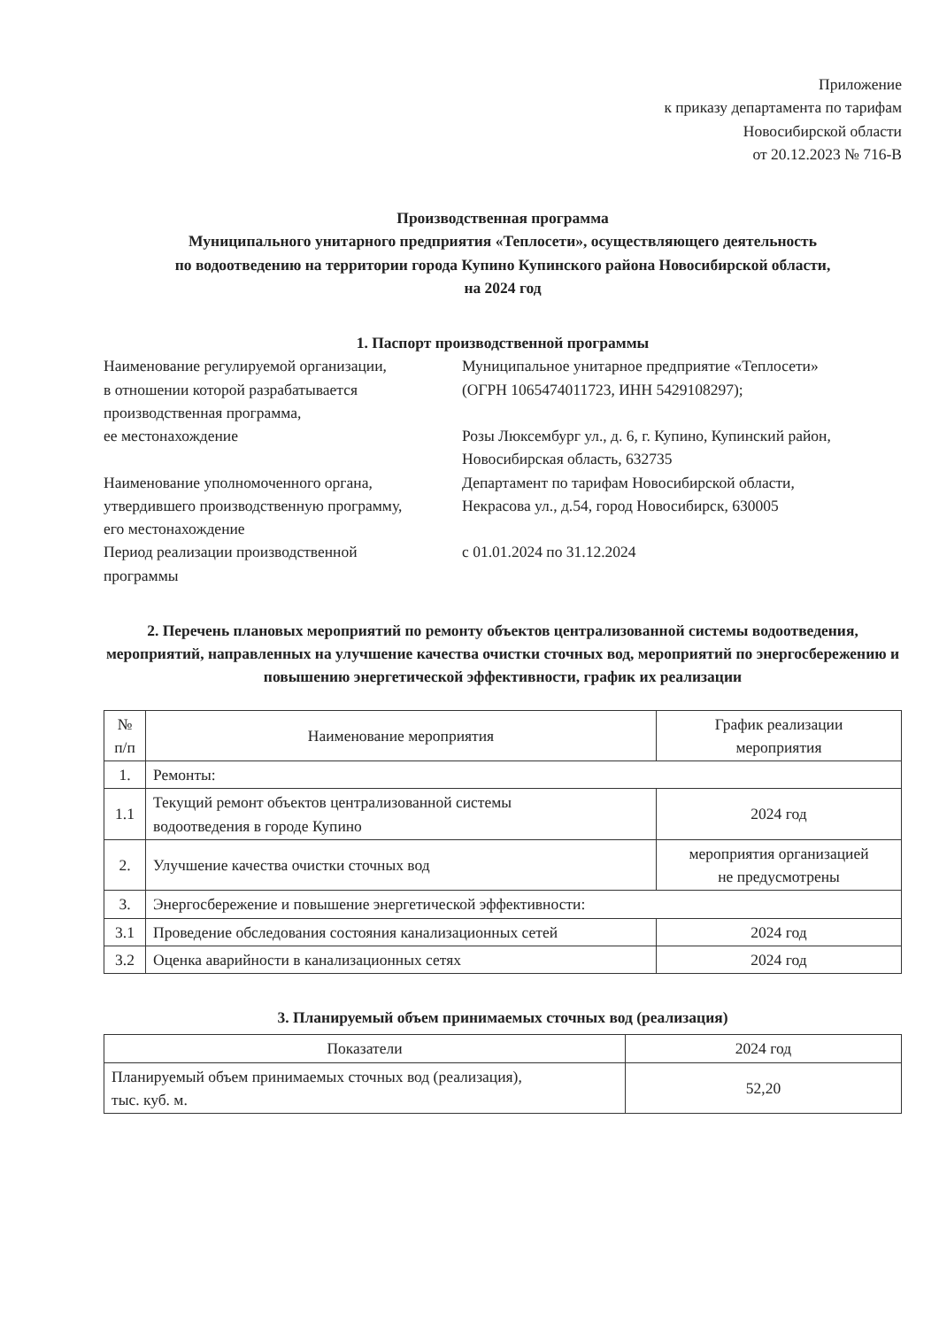Приложение
к приказу департамента по тарифам
Новосибирской области
от 20.12.2023 № 716-В
Производственная программа
Муниципального унитарного предприятия «Теплосети», осуществляющего деятельность
по водоотведению на территории города Купино Купинского района Новосибирской области,
на 2024 год
1. Паспорт производственной программы
Наименование регулируемой организации,
в отношении которой разрабатывается
производственная программа,
ее местонахождение
Муниципальное унитарное предприятие «Теплосети»
(ОГРН 1065474011723, ИНН 5429108297);
Розы Люксембург ул., д. 6, г. Купино, Купинский район,
Новосибирская область, 632735
Наименование уполномоченного органа,
утвердившего производственную программу,
его местонахождение
Департамент по тарифам Новосибирской области,
Некрасова ул., д.54, город Новосибирск, 630005
Период реализации производственной
программы
с 01.01.2024 по 31.12.2024
2. Перечень плановых мероприятий по ремонту объектов централизованной системы водоотведения, мероприятий, направленных на улучшение качества очистки сточных вод, мероприятий по энергосбережению и повышению энергетической эффективности, график их реализации
| № п/п | Наименование мероприятия | График реализации мероприятия |
| --- | --- | --- |
| 1. | Ремонты: | |
| 1.1 | Текущий ремонт объектов централизованной системы водоотведения в городе Купино | 2024 год |
| 2. | Улучшение качества очистки сточных вод | мероприятия организацией не предусмотрены |
| 3. | Энергосбережение и повышение энергетической эффективности: | |
| 3.1 | Проведение обследования состояния канализационных сетей | 2024 год |
| 3.2 | Оценка аварийности в канализационных сетях | 2024 год |
3. Планируемый объем принимаемых сточных вод (реализация)
| Показатели | 2024 год |
| --- | --- |
| Планируемый объем принимаемых сточных вод (реализация), тыс. куб. м. | 52,20 |